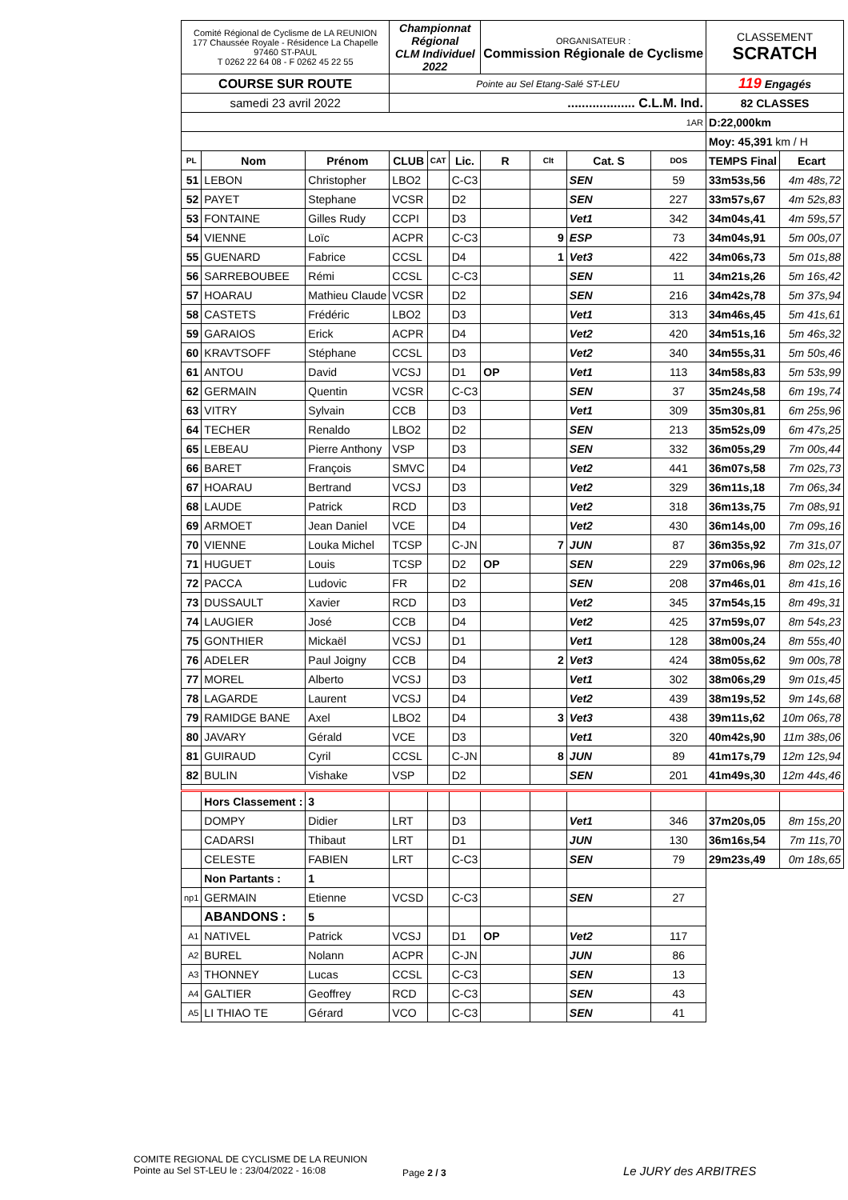| Comité Régional de Cyclisme de LA REUNION 177 Chaussée Royale - Résidence La Chapelle 97460 ST-PAUL T 0262 22 64 08 - F 0262 45 22 55 | | | Championnat Régional CLM Individuel 2022 | | | ORGANISATEUR : Commission Régionale de Cyclisme | | | | CLASSEMENT SCRATCH | |
| COURSE SUR ROUTE | | | Pointe au Sel Etang-Salé ST-LEU | | | | | | | 119 Engagés | |
| samedi 23 avril 2022 | | | ................... C.L.M. Ind. | | | | | | | 82 CLASSES | |
| 1AR | | | | | | | | | | D:22,000km | |
| | | | | | | | | | | Moy: 45,391 km / H | |
| PL | Nom | Prénom | CLUB | CAT | Lic. | R | Clt | Cat. S | DOS | TEMPS Final | Ecart |
| 51 | LEBON | Christopher | LBO2 | | C-C3 | | | SEN | 59 | 33m53s,56 | 4m 48s,72 |
| 52 | PAYET | Stephane | VCSR | | D2 | | | SEN | 227 | 33m57s,67 | 4m 52s,83 |
| 53 | FONTAINE | Gilles Rudy | CCPI | | D3 | | | Vet1 | 342 | 34m04s,41 | 4m 59s,57 |
| 54 | VIENNE | Loïc | ACPR | | C-C3 | | 9 | ESP | 73 | 34m04s,91 | 5m 00s,07 |
| 55 | GUENARD | Fabrice | CCSL | | D4 | | 1 | Vet3 | 422 | 34m06s,73 | 5m 01s,88 |
| 56 | SARREBOUBEE | Rémi | CCSL | | C-C3 | | | SEN | 11 | 34m21s,26 | 5m 16s,42 |
| 57 | HOARAU | Mathieu Claude | VCSR | | D2 | | | SEN | 216 | 34m42s,78 | 5m 37s,94 |
| 58 | CASTETS | Frédéric | LBO2 | | D3 | | | Vet1 | 313 | 34m46s,45 | 5m 41s,61 |
| 59 | GARAIOS | Erick | ACPR | | D4 | | | Vet2 | 420 | 34m51s,16 | 5m 46s,32 |
| 60 | KRAVTSOFF | Stéphane | CCSL | | D3 | | | Vet2 | 340 | 34m55s,31 | 5m 50s,46 |
| 61 | ANTOU | David | VCSJ | | D1 | OP | | Vet1 | 113 | 34m58s,83 | 5m 53s,99 |
| 62 | GERMAIN | Quentin | VCSR | | C-C3 | | | SEN | 37 | 35m24s,58 | 6m 19s,74 |
| 63 | VITRY | Sylvain | CCB | | D3 | | | Vet1 | 309 | 35m30s,81 | 6m 25s,96 |
| 64 | TECHER | Renaldo | LBO2 | | D2 | | | SEN | 213 | 35m52s,09 | 6m 47s,25 |
| 65 | LEBEAU | Pierre Anthony | VSP | | D3 | | | SEN | 332 | 36m05s,29 | 7m 00s,44 |
| 66 | BARET | François | SMVC | | D4 | | | Vet2 | 441 | 36m07s,58 | 7m 02s,73 |
| 67 | HOARAU | Bertrand | VCSJ | | D3 | | | Vet2 | 329 | 36m11s,18 | 7m 06s,34 |
| 68 | LAUDE | Patrick | RCD | | D3 | | | Vet2 | 318 | 36m13s,75 | 7m 08s,91 |
| 69 | ARMOET | Jean Daniel | VCE | | D4 | | | Vet2 | 430 | 36m14s,00 | 7m 09s,16 |
| 70 | VIENNE | Louka Michel | TCSP | | C-JN | | 7 | JUN | 87 | 36m35s,92 | 7m 31s,07 |
| 71 | HUGUET | Louis | TCSP | | D2 | OP | | SEN | 229 | 37m06s,96 | 8m 02s,12 |
| 72 | PACCA | Ludovic | FR | | D2 | | | SEN | 208 | 37m46s,01 | 8m 41s,16 |
| 73 | DUSSAULT | Xavier | RCD | | D3 | | | Vet2 | 345 | 37m54s,15 | 8m 49s,31 |
| 74 | LAUGIER | José | CCB | | D4 | | | Vet2 | 425 | 37m59s,07 | 8m 54s,23 |
| 75 | GONTHIER | Mickaël | VCSJ | | D1 | | | Vet1 | 128 | 38m00s,24 | 8m 55s,40 |
| 76 | ADELER | Paul Joigny | CCB | | D4 | | 2 | Vet3 | 424 | 38m05s,62 | 9m 00s,78 |
| 77 | MOREL | Alberto | VCSJ | | D3 | | | Vet1 | 302 | 38m06s,29 | 9m 01s,45 |
| 78 | LAGARDE | Laurent | VCSJ | | D4 | | | Vet2 | 439 | 38m19s,52 | 9m 14s,68 |
| 79 | RAMIDGE BANE | Axel | LBO2 | | D4 | | 3 | Vet3 | 438 | 39m11s,62 | 10m 06s,78 |
| 80 | JAVARY | Gérald | VCE | | D3 | | | Vet1 | 320 | 40m42s,90 | 11m 38s,06 |
| 81 | GUIRAUD | Cyril | CCSL | | C-JN | | 8 | JUN | 89 | 41m17s,79 | 12m 12s,94 |
| 82 | BULIN | Vishake | VSP | | D2 | | | SEN | 201 | 41m49s,30 | 12m 44s,46 |
| | Hors Classement : | 3 | | | | | | | | | |
| | DOMPY | Didier | LRT | | D3 | | | Vet1 | 346 | 37m20s,05 | 8m 15s,20 |
| | CADARSI | Thibaut | LRT | | D1 | | | JUN | 130 | 36m16s,54 | 7m 11s,70 |
| | CELESTE | FABIEN | LRT | | C-C3 | | | SEN | 79 | 29m23s,49 | 0m 18s,65 |
| | Non Partants : | 1 | | | | | | | | | |
| np1 | GERMAIN | Etienne | VCSD | | C-C3 | | | SEN | 27 | | |
| | ABANDONS : | 5 | | | | | | | | | |
| A1 | NATIVEL | Patrick | VCSJ | | D1 | OP | | Vet2 | 117 | | |
| A2 | BUREL | Nolann | ACPR | | C-JN | | | JUN | 86 | | |
| A3 | THONNEY | Lucas | CCSL | | C-C3 | | | SEN | 13 | | |
| A4 | GALTIER | Geoffrey | RCD | | C-C3 | | | SEN | 43 | | |
| A5 | LI THIAO TE | Gérard | VCO | | C-C3 | | | SEN | 41 | | |
COMITE REGIONAL DE CYCLISME DE LA REUNION
Pointe au Sel ST-LEU le : 23/04/2022 - 16:08
Page 2 / 3 Le JURY des ARBITRES